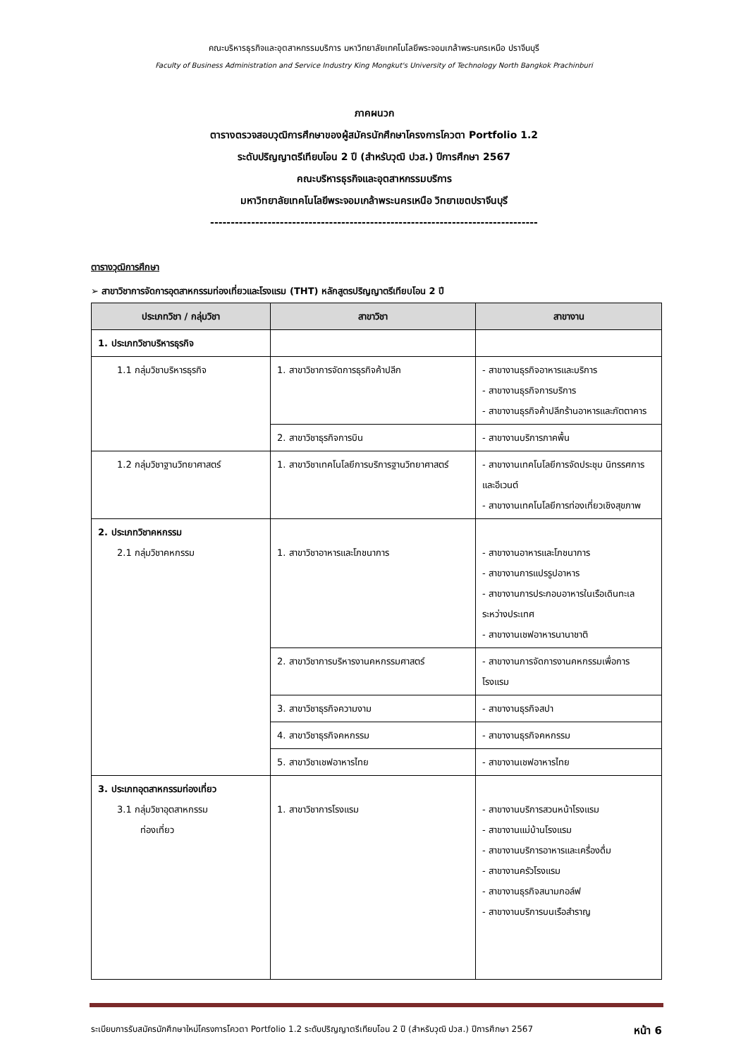คณะบริหารธุรกิจและอุตสาหกรรมบริการ มหาวิทยาลัยเทคโนโลยีพระจอมเกล้าพระนครเหนือ ปราจีนบุรี
Faculty of Business Administration and Service Industry King Mongkut's University of Technology North Bangkok Prachinburi
ภาคผนวก
ตารางตรวจสอบวุฒิการศึกษาของผู้สมัครนักศึกษาโครงการโควตา Portfolio 1.2
ระดับปริญญาตรีเทียบโอน 2 ปี (สำหรับวุฒิ ปวส.) ปีการศึกษา 2567
คณะบริหารธุรกิจและอุตสาหกรรมบริการ
มหาวิทยาลัยเทคโนโลยีพระจอมเกล้าพระนครเหนือ วิทยาเขตปราจีนบุรี
--------------------------------------------------------------------------------
ตารางวุฒิการศึกษา
➢ สาขาวิชาการจัดการอุตสาหกรรมท่องเที่ยวและโรงแรม (THT) หลักสูตรปริญญาตรีเทียบโอน 2 ปี
| ประเภทวิชา / กลุ่มวิชา | สาขาวิชา | สาขางาน |
| --- | --- | --- |
| 1. ประเภทวิชาบริหารธุรกิจ | | |
| 1.1 กลุ่มวิชาบริหารธุรกิจ | 1. สาขาวิชาการจัดการธุรกิจค้าปลีก | - สาขางานธุรกิจอาหารและบริการ - สาขางานธุรกิจการบริการ - สาขางานธุรกิจค้าปลีกร้านอาหารและภัตตาคาร |
| | 2. สาขาวิชาธุรกิจการบิน | - สาขางานบริการภาคพื้น |
| 1.2 กลุ่มวิชาฐานวิทยาศาสตร์ | 1. สาขาวิชาเทคโนโลยีการบริการฐานวิทยาศาสตร์ | - สาขางานเทคโนโลยีการจัดประชุม นิทรรศการ และอีเวนต์ - สาขางานเทคโนโลยีการท่องเที่ยวเชิงสุขภาพ |
| 2. ประเภทวิชาคหกรรม 2.1 กลุ่มวิชาคหกรรม | 1. สาขาวิชาอาหารและโภชนาการ | - สาขางานอาหารและโภชนาการ - สาขางานการแปรรูปอาหาร - สาขางานการประกอบอาหารในเรือเดินทะเลระหว่างประเทศ - สาขางานเชฟอาหารนานาชาติ |
| | 2. สาขาวิชาการบริหารงานคหกรรมศาสตร์ | - สาขางานการจัดการงานคหกรรมเพื่อการโรงแรม |
| | 3. สาขาวิชาธุรกิจความงาม | - สาขางานธุรกิจสปา |
| | 4. สาขาวิชาธุรกิจคหกรรม | - สาขางานธุรกิจคหกรรม |
| | 5. สาขาวิชาเชฟอาหารไทย | - สาขางานเชฟอาหารไทย |
| 3. ประเภทอุตสาหกรรมท่องเที่ยว 3.1 กลุ่มวิชาอุตสาหกรรม ท่องเที่ยว | 1. สาขาวิชาการโรงแรม | - สาขางานบริการสวนหน้าโรงแรม - สาขางานแม่บ้านโรงแรม - สาขางานบริการอาหารและเครื่องดื่ม - สาขางานครัวโรงแรม - สาขางานธุรกิจสนามกอล์ฟ - สาขางานบริการบนเรือสำราญ |
ระเบียบการรับสมัครนักศึกษาใหม่โครงการโควตา Portfolio 1.2 ระดับปริญญาตรีเทียบโอน 2 ปี (สำหรับวุฒิ ปวส.) ปีการศึกษา 2567 หน้า 6